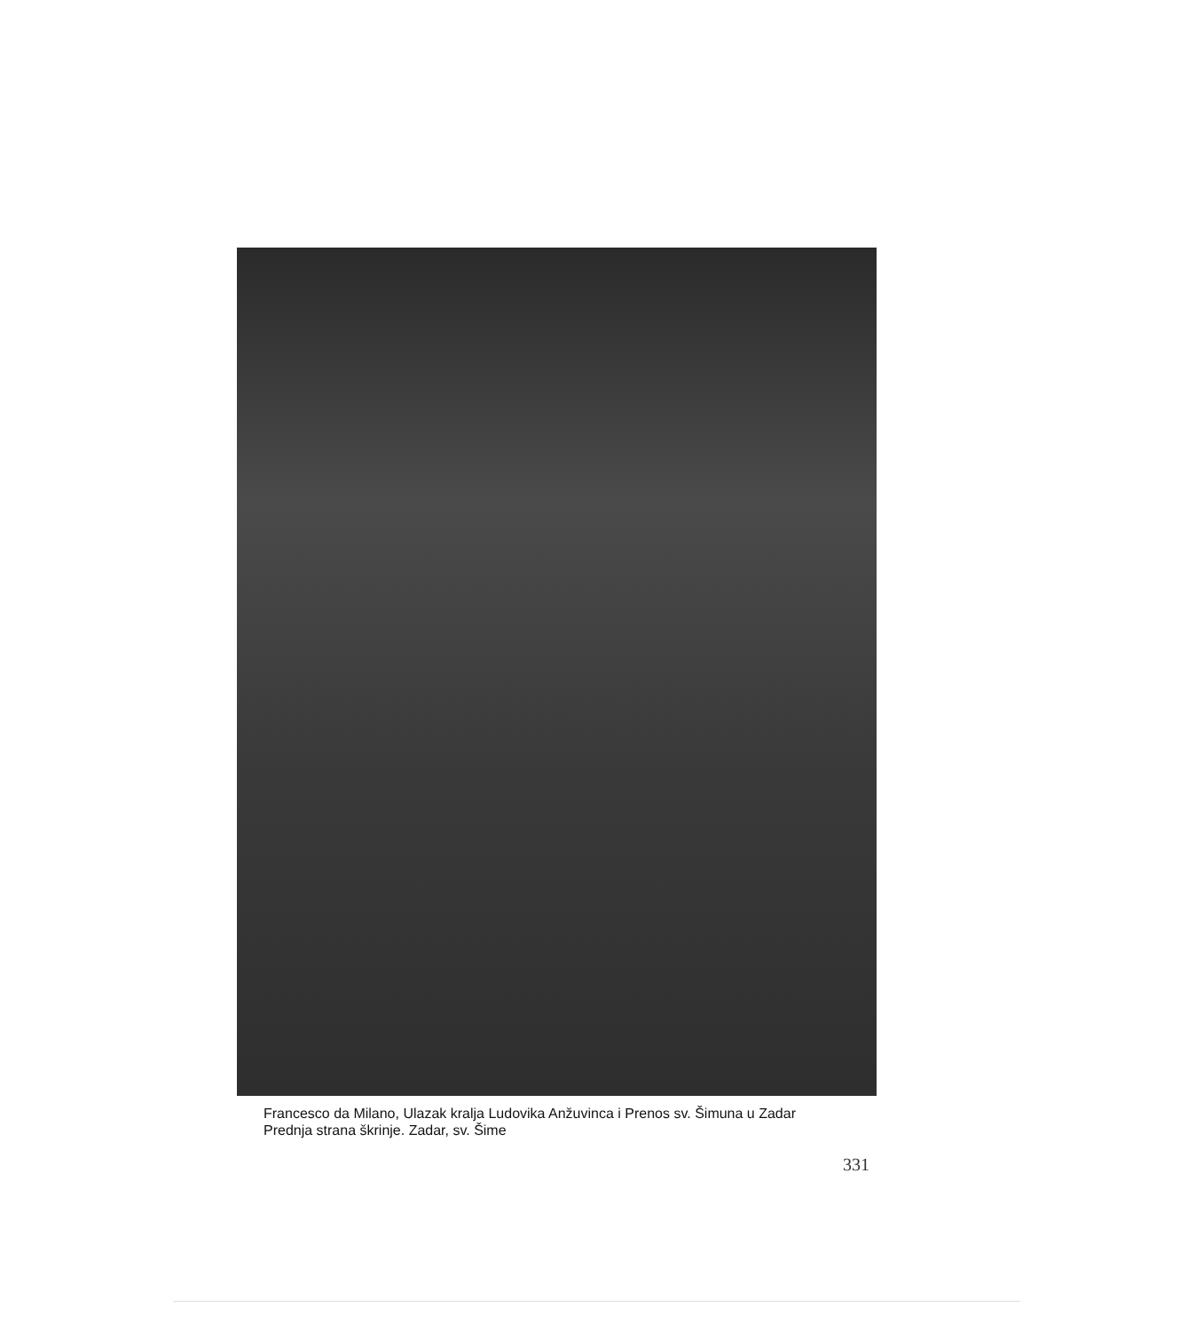Francesco da Milano, Ulazak kralja Ludovika Anžuvinca i Prenos sv. Šimuna u Zadar
Prednja strana škrinje. Zadar, sv. Šime
331